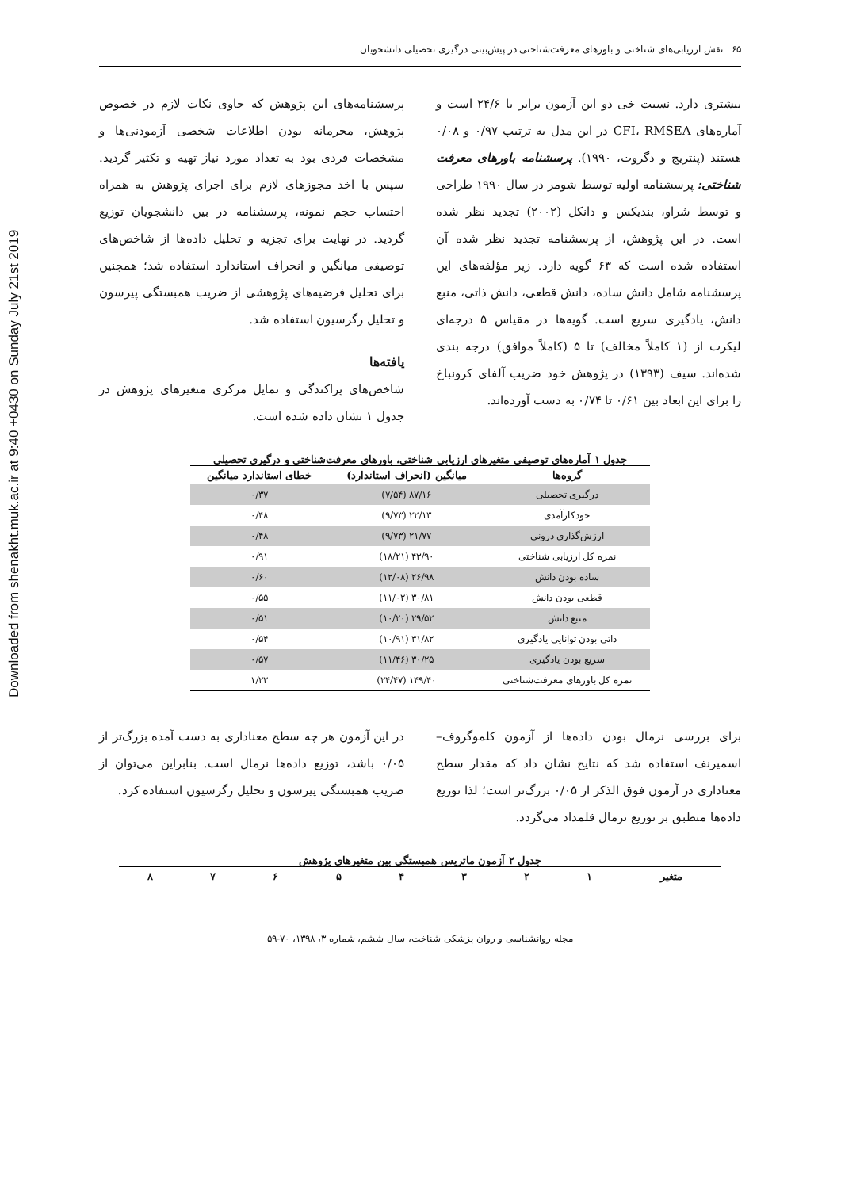Downloaded from shenakht.muk.ac.ir at 9:40 +0430 on Sunday July 21st 2019
۶۵ نقش ارزیابی‌های شناختی و باورهای معرفت‌شناختی در پیش‌بینی درگیری تحصیلی دانشجویان
بیشتری دارد. نسبت خی دو این آزمون برابر با ۲۴/۶ است و آماره‌های CFI، RMSEA در این مدل به ترتیب ۰/۹۷ و ۰/۰۸ هستند (پنتریج و دگروت، ۱۹۹۰). پرسشنامه باورهای معرفت شناختی: پرسشنامه اولیه توسط شومر در سال ۱۹۹۰ طراحی و توسط شراو، بندیکس و دانکل (۲۰۰۲) تجدید نظر شده است. در این پژوهش، از پرسشنامه تجدید نظر شده آن استفاده شده است که ۶۳ گویه دارد. زیر مؤلفه‌های این پرسشنامه شامل دانش ساده، دانش قطعی، دانش ذاتی، منبع دانش، یادگیری سریع است. گویه‌ها در مقیاس ۵ درجه‌ای لیکرت از (۱ کاملاً مخالف) تا ۵ (کاملاً موافق) درجه بندی شده‌اند. سیف (۱۳۹۳) در پژوهش خود ضریب آلفای کرونباخ را برای این ابعاد بین ۰/۶۱ تا ۰/۷۴ به دست آورده‌اند.
پرسشنامه‌های این پژوهش که حاوی نکات لازم در خصوص پژوهش، محرمانه بودن اطلاعات شخصی آزمودنی‌ها و مشخصات فردی بود به تعداد مورد نیاز تهیه و تکثیر گردید. سپس با اخذ مجوزهای لازم برای اجرای پژوهش به همراه احتساب حجم نمونه، پرسشنامه در بین دانشجویان توزیع گردید. در نهایت برای تجزیه و تحلیل داده‌ها از شاخص‌های توصیفی میانگین و انحراف استاندارد استفاده شد؛ همچنین برای تحلیل فرضیه‌های پژوهشی از ضریب همبستگی پیرسون و تحلیل رگرسیون استفاده شد.
یافته‌ها
شاخص‌های پراکندگی و تمایل مرکزی متغیرهای پژوهش در جدول ۱ نشان داده شده است.
جدول ۱ آماره‌های توصیفی متغیرهای ارزیابی شناختی، باورهای معرفت‌شناختی و درگیری تحصیلی
| گروه‌ها | میانگین (انحراف استاندارد) | خطای استاندارد میانگین |
| --- | --- | --- |
| درگیری تحصیلی | ۸۷/۱۶ (۷/۵۴) | ۰/۳۷ |
| خودکارآمدی | ۲۲/۱۳ (۹/۷۳) | ۰/۴۸ |
| ارزش‌گذاری درونی | ۲۱/۷۷ (۹/۷۳) | ۰/۴۸ |
| نمره کل ارزیابی شناختی | ۴۳/۹۰ (۱۸/۲۱) | ۰/۹۱ |
| ساده بودن دانش | ۲۶/۹۸ (۱۲/۰۸) | ۰/۶۰ |
| قطعی بودن دانش | ۳۰/۸۱ (۱۱/۰۲) | ۰/۵۵ |
| منبع دانش | ۲۹/۵۲ (۱۰/۲۰) | ۰/۵۱ |
| ذاتی بودن توانایی یادگیری | ۳۱/۸۲ (۱۰/۹۱) | ۰/۵۴ |
| سریع بودن یادگیری | ۳۰/۲۵ (۱۱/۴۶) | ۰/۵۷ |
| نمره کل باورهای معرفت‌شناختی | ۱۴۹/۴۰ (۲۴/۴۷) | ۱/۲۲ |
برای بررسی نرمال بودن داده‌ها از آزمون کلموگروف–اسمیرنف استفاده شد که نتایج نشان داد که مقدار سطح معناداری در آزمون فوق الذکر از ۰/۰۵ بزرگ‌تر است؛ لذا توزیع داده‌ها منطبق بر توزیع نرمال قلمداد می‌گردد.
در این آزمون هر چه سطح معناداری به دست آمده بزرگ‌تر از ۰/۰۵ باشد، توزیع داده‌ها نرمال است. بنابراین می‌توان از ضریب همبستگی پیرسون و تحلیل رگرسیون استفاده کرد.
جدول ۲ آزمون ماتریس همبستگی بین متغیرهای پژوهش
| متغیر | ۱ | ۲ | ۳ | ۴ | ۵ | ۶ | ۷ | ۸ |
| --- | --- | --- | --- | --- | --- | --- | --- | --- |
مجله روانشناسی و روان پزشکی شناخت، سال ششم، شماره ۳، ۱۳۹۸، ۷۰-۵۹